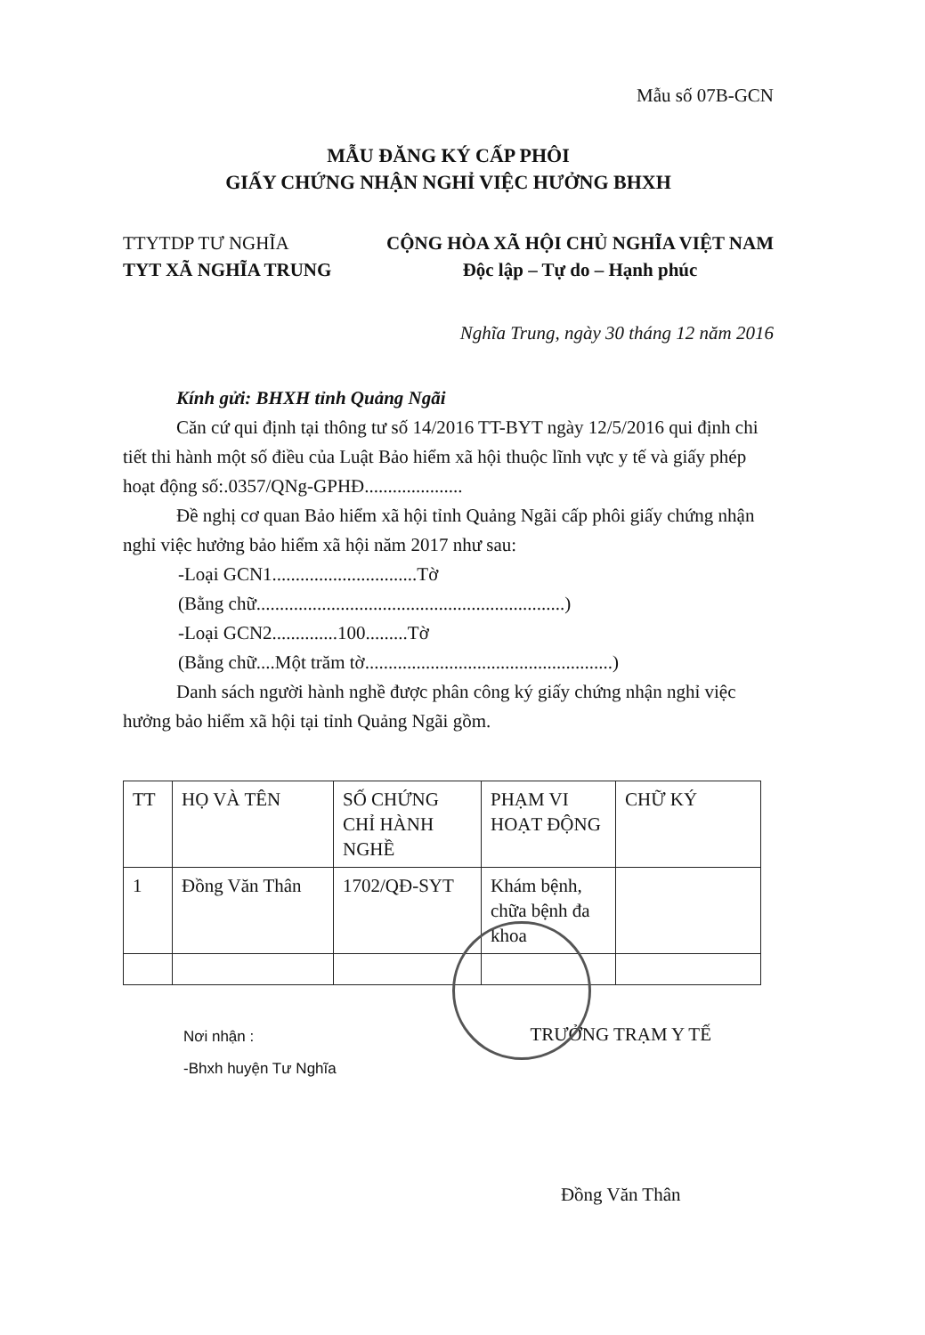Mẫu số 07B-GCN
MẪU ĐĂNG KÝ CẤP PHÔI
GIẤY CHỨNG NHẬN NGHỈ VIỆC HƯỞNG BHXH
TTYTDP TƯ NGHĨA
TYT XÃ NGHĨA TRUNG
CỘNG HÒA XÃ HỘI CHỦ NGHĨA VIỆT NAM
Độc lập – Tự do – Hạnh phúc
Nghĩa Trung, ngày 30 tháng 12 năm 2016
Kính gửi: BHXH tỉnh Quảng Ngãi
Căn cứ qui định tại thông tư số 14/2016 TT-BYT ngày 12/5/2016 qui định chi tiết thi hành một số điều của Luật Bảo hiểm xã hội thuộc lĩnh vực y tế và giấy phép hoạt động số:.0357/QNg-GPHĐ.....................
Đề nghị cơ quan Bảo hiểm xã hội tỉnh Quảng Ngãi cấp phôi giấy chứng nhận nghỉ việc hưởng bảo hiểm xã hội năm 2017 như sau:
-Loại GCN1...............................Tờ
(Bằng chữ..................................................................)
-Loại GCN2..............100.........Tờ
(Bằng chữ....Một trăm tờ.....................................................)
Danh sách người hành nghề được phân công ký giấy chứng nhận nghỉ việc hưởng bảo hiểm xã hội tại tỉnh Quảng Ngãi gồm.
| TT | HỌ VÀ TÊN | SỐ CHỨNG CHỈ HÀNH NGHỀ | PHẠM VI HOẠT ĐỘNG | CHỮ KÝ |
| 1 | Đồng Văn Thân | 1702/QĐ-SYT | Khám bệnh, chữa bệnh đa khoa | |
Nơi nhận :
-Bhxh huyện Tư Nghĩa
TRƯỞNG TRẠM Y TẾ
Đồng Văn Thân